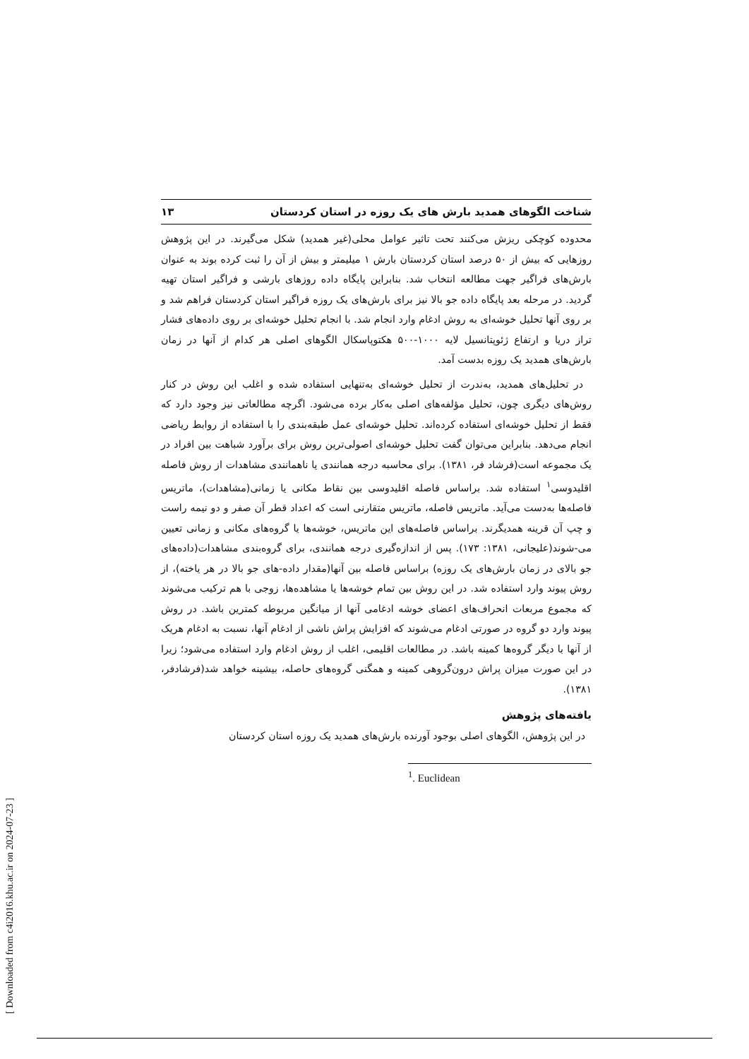شناخت الگوهای همدید بارش های یک روزه در استان کردستان ۱۳
محدوده کوچکی ریزش می‌کنند تحت تاثیر عوامل محلی(غیر همدید) شکل می‌گیرند. در این پژوهش روزهایی که بیش از ۵۰ درصد استان کردستان بارش ۱ میلیمتر و بیش از آن را ثبت کرده بوند به عنوان بارش‌های فراگیر جهت مطالعه انتخاب شد. بنابراین پایگاه داده روزهای بارشی و فراگیر استان تهیه گردید. در مرحله بعد پایگاه داده جو بالا نیز برای بارش‌های یک روزه فراگیر استان کردستان فراهم شد و بر روی آنها تحلیل خوشه‌ای به روش ادغام وارد انجام شد. با انجام تحلیل خوشه‌ای بر روی داده‌های فشار تراز دریا و ارتفاع ژئوپتانسیل لایه ۱۰۰۰-۵۰۰ هکتوپاسکال الگوهای اصلی هر کدام از آنها در زمان بارش‌های همدید یک روزه بدست آمد.
در تحلیل‌های همدید، به‌ندرت از تحلیل خوشه‌ای به‌تنهایی استفاده شده و اغلب این روش در کنار روش‌های دیگری چون، تحلیل مؤلفه‌های اصلی به‌کار برده می‌شود. اگرچه مطالعاتی نیز وجود دارد که فقط از تحلیل خوشه‌ای استفاده کرده‌اند. تحلیل خوشه‌ای عمل طبقه‌بندی را با استفاده از روابط ریاضی انجام می‌دهد. بنابراین می‌توان گفت تحلیل خوشه‌ای اصولی‌ترین روش برای برآورد شباهت بین افراد در یک مجموعه است(فرشاد فر، ۱۳۸۱). برای محاسبه درجه همانندی یا ناهمانندی مشاهدات از روش فاصله اقلیدوسی<sup>۱</sup> استفاده شد. براساس فاصله اقلیدوسی بین نقاط مکانی یا زمانی(مشاهدات)، ماتریس فاصله‌ها به‌دست می‌آید. ماتریس فاصله، ماتریس متقارنی است که اعداد قطر آن صفر و دو نیمه راست و چپ آن قرینه همدیگرند. براساس فاصله‌های این ماتریس، خوشه‌ها یا گروه‌های مکانی و زمانی تعیین می-شوند(علیجانی، ۱۳۸۱: ۱۷۳). پس از اندازه‌گیری درجه همانندی، برای گروه‌بندی مشاهدات(داده‌های جو بالای در زمان بارش‌های یک روزه) براساس فاصله بین آنها(مقدار داده-های جو بالا در هر یاخته)، از روش پیوند وارد استفاده شد. در این روش بین تمام خوشه‌ها یا مشاهده‌ها، زوجی با هم ترکیب می‌شوند که مجموع مربعات انحراف‌های اعضای خوشه ادغامی آنها از میانگین مربوطه کمترین باشد. در روش پیوند وارد دو گروه در صورتی ادغام می‌شوند که افزایش پراش ناشی از ادغام آنها، نسبت به ادغام هریک از آنها با دیگر گروه‌ها کمینه باشد. در مطالعات اقلیمی، اغلب از روش ادغام وارد استفاده می‌شود؛ زیرا در این صورت میزان پراش درون‌گروهی کمینه و همگنی گروه‌های حاصله، بیشینه خواهد شد(فرشادفر، ۱۳۸۱).
یافته‌های پژوهش
در این پژوهش، الگوهای اصلی بوجود آورنده بارش‌های همدید یک روزه استان کردستان
<sup>1</sup>. Euclidean
[ Downloaded from c4i2016.khu.ac.ir on 2024-07-23 ]